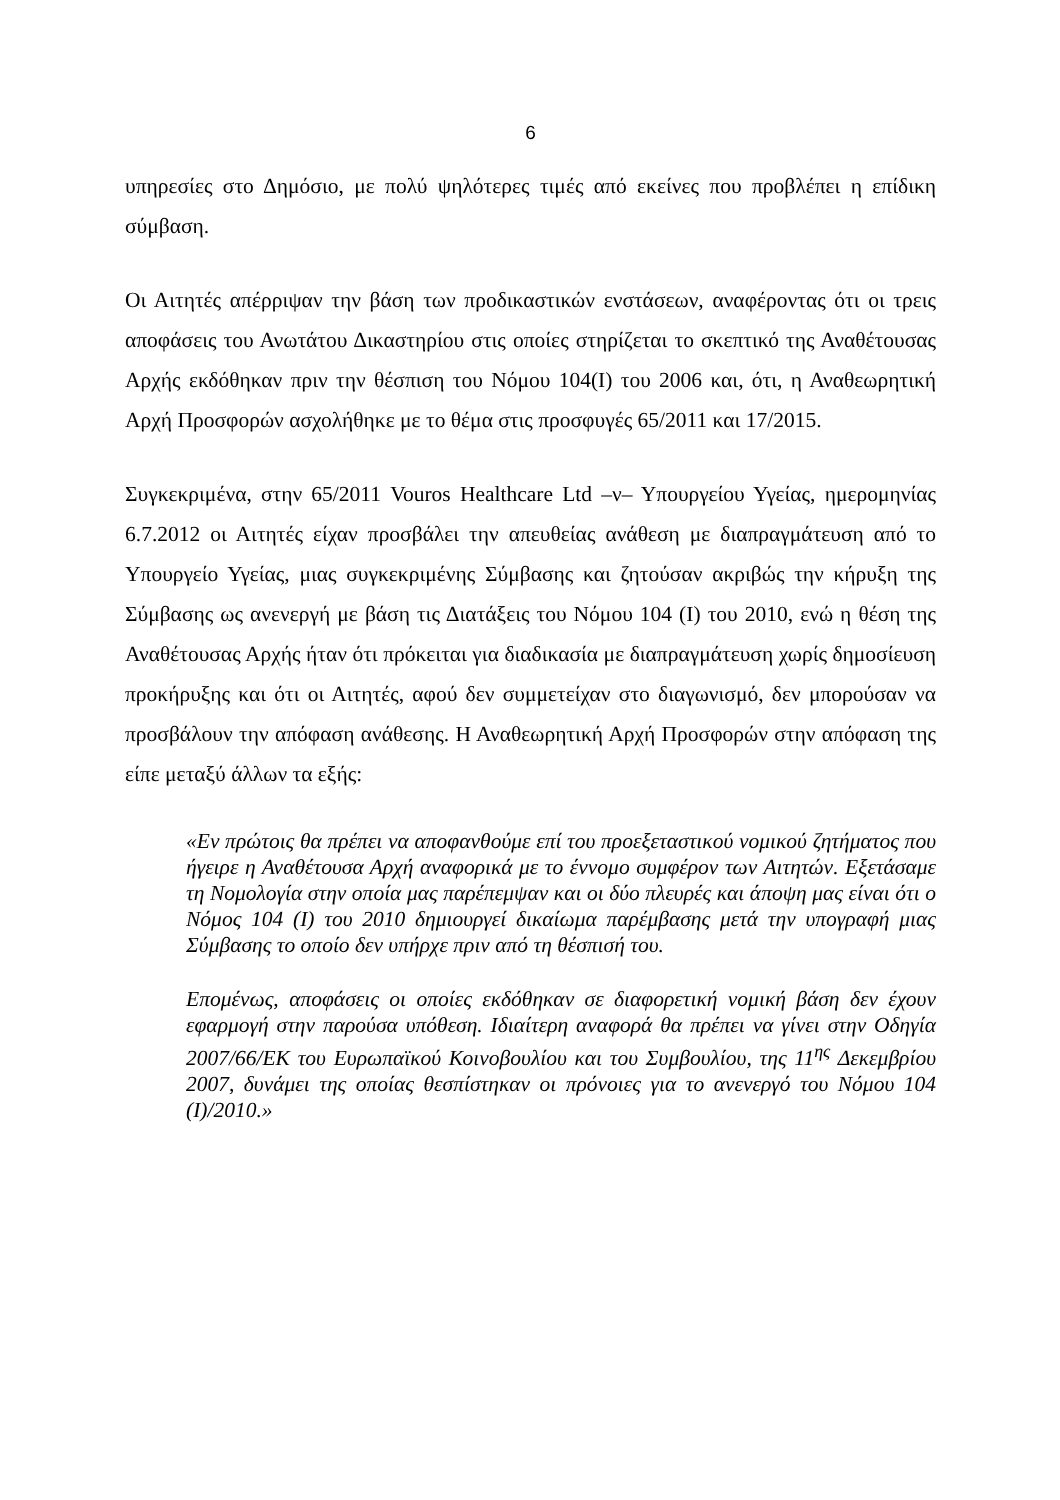6
υπηρεσίες στο Δημόσιο, με πολύ ψηλότερες τιμές από εκείνες που προβλέπει η επίδικη σύμβαση.
Οι Αιτητές απέρριψαν την βάση των προδικαστικών ενστάσεων, αναφέροντας ότι οι τρεις αποφάσεις του Ανωτάτου Δικαστηρίου στις οποίες στηρίζεται το σκεπτικό της Αναθέτουσας Αρχής εκδόθηκαν πριν την θέσπιση του Νόμου 104(Ι) του 2006 και, ότι, η Αναθεωρητική Αρχή Προσφορών ασχολήθηκε με το θέμα στις προσφυγές 65/2011 και 17/2015.
Συγκεκριμένα, στην 65/2011 Vouros Healthcare Ltd –ν– Υπουργείου Υγείας, ημερομηνίας 6.7.2012 οι Αιτητές είχαν προσβάλει την απευθείας ανάθεση με διαπραγμάτευση από το Υπουργείο Υγείας, μιας συγκεκριμένης Σύμβασης και ζητούσαν ακριβώς την κήρυξη της Σύμβασης ως ανενεργή με βάση τις Διατάξεις του Νόμου 104 (Ι) του 2010, ενώ η θέση της Αναθέτουσας Αρχής ήταν ότι πρόκειται για διαδικασία με διαπραγμάτευση χωρίς δημοσίευση προκήρυξης και ότι οι Αιτητές, αφού δεν συμμετείχαν στο διαγωνισμό, δεν μπορούσαν να προσβάλουν την απόφαση ανάθεσης. Η Αναθεωρητική Αρχή Προσφορών στην απόφαση της είπε μεταξύ άλλων τα εξής:
«Εν πρώτοις θα πρέπει να αποφανθούμε επί του προεξεταστικού νομικού ζητήματος που ήγειρε η Αναθέτουσα Αρχή αναφορικά με το έννομο συμφέρον των Αιτητών. Εξετάσαμε τη Νομολογία στην οποία μας παρέπεμψαν και οι δύο πλευρές και άποψη μας είναι ότι ο Νόμος 104 (Ι) του 2010 δημιουργεί δικαίωμα παρέμβασης μετά την υπογραφή μιας Σύμβασης το οποίο δεν υπήρχε πριν από τη θέσπισή του.
Επομένως, αποφάσεις οι οποίες εκδόθηκαν σε διαφορετική νομική βάση δεν έχουν εφαρμογή στην παρούσα υπόθεση. Ιδιαίτερη αναφορά θα πρέπει να γίνει στην Οδηγία 2007/66/ΕΚ του Ευρωπαϊκού Κοινοβουλίου και του Συμβουλίου, της 11<sup>ης</sup> Δεκεμβρίου 2007, δυνάμει της οποίας θεσπίστηκαν οι πρόνοιες για το ανενεργό του Νόμου 104 (Ι)/2010.»